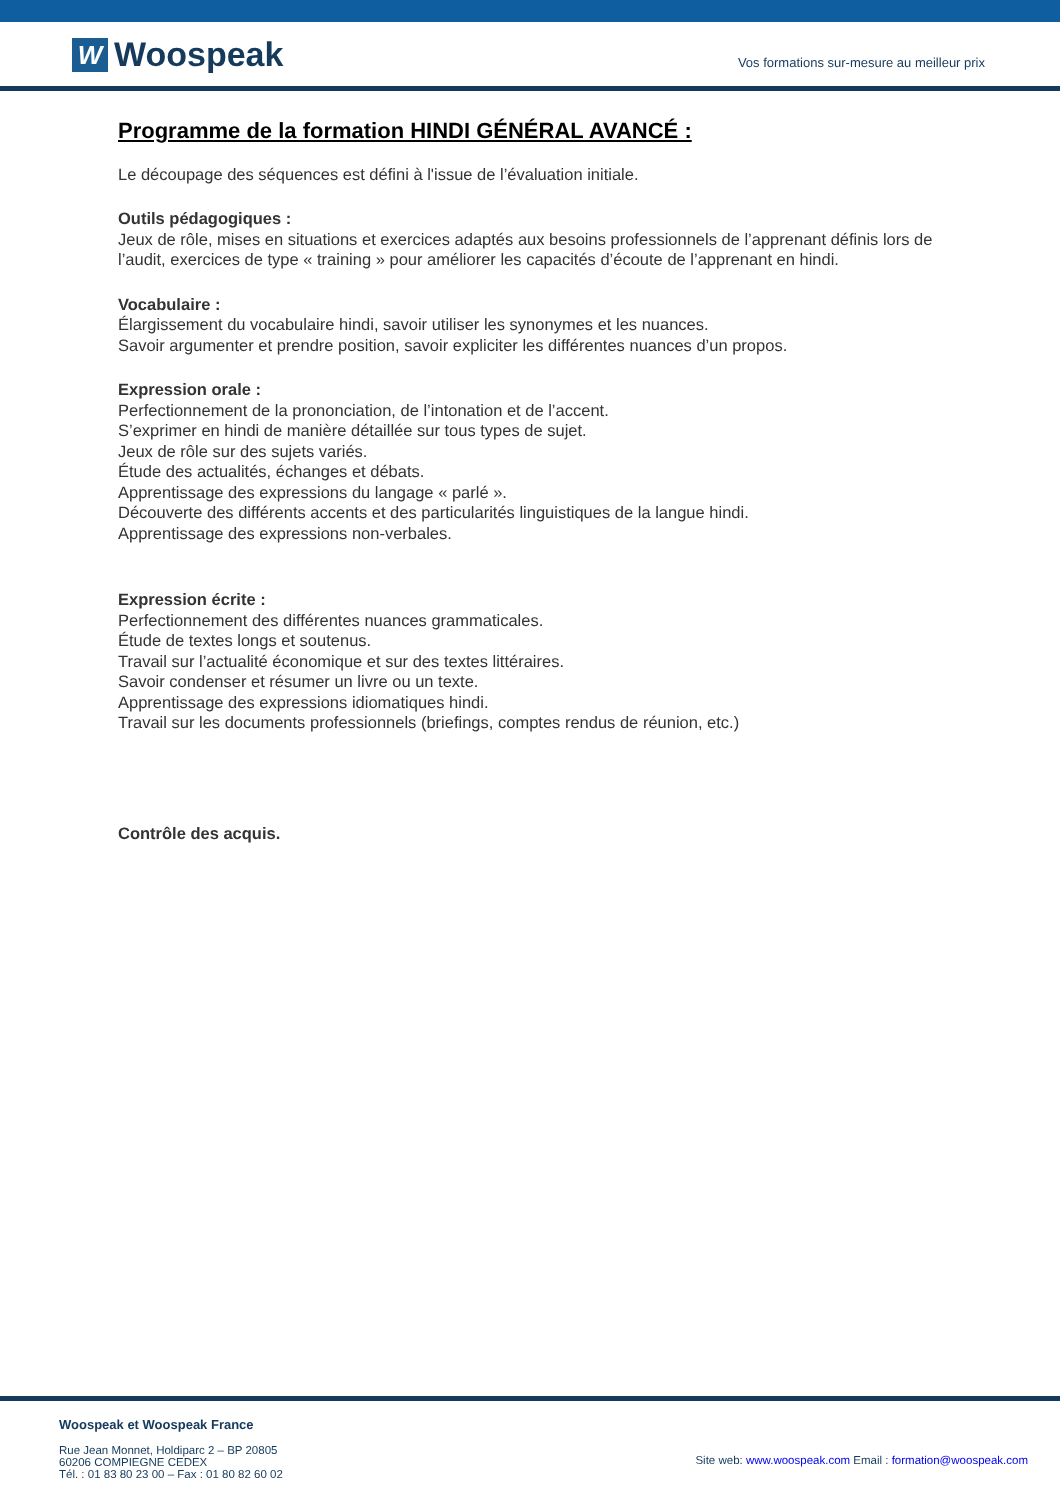W Woospeak
Vos formations sur-mesure au meilleur prix
Programme de la formation HINDI GÉNÉRAL AVANCÉ :
Le découpage des séquences est défini à l'issue de l’évaluation initiale.
Outils pédagogiques :
Jeux de rôle, mises en situations et exercices adaptés aux besoins professionnels de l’apprenant définis lors de l’audit, exercices de type « training » pour améliorer les capacités d’écoute de l’apprenant en hindi.
Vocabulaire :
Élargissement du vocabulaire hindi, savoir utiliser les synonymes et les nuances.
Savoir argumenter et prendre position, savoir expliciter les différentes nuances d’un propos.
Expression orale :
Perfectionnement de la prononciation, de l’intonation et de l’accent.
S’exprimer en hindi de manière détaillée sur tous types de sujet.
Jeux de rôle sur des sujets variés.
Étude des actualités, échanges et débats.
Apprentissage des expressions du langage « parlé ».
Découverte des différents accents et des particularités linguistiques de la langue hindi.
Apprentissage des expressions non-verbales.
Expression écrite :
Perfectionnement des différentes nuances grammaticales.
Étude de textes longs et soutenus.
Travail sur l’actualité économique et sur des textes littéraires.
Savoir condenser et résumer un livre ou un texte.
Apprentissage des expressions idiomatiques hindi.
Travail sur les documents professionnels (briefings, comptes rendus de réunion, etc.)
Contrôle des acquis.
Woospeak et Woospeak France
Rue Jean Monnet, Holdiparc 2 – BP 20805
60206 COMPIEGNE CEDEX
Tél. : 01 83 80 23 00 – Fax : 01 80 82 60 02
Site web: www.woospeak.com Email : formation@woospeak.com